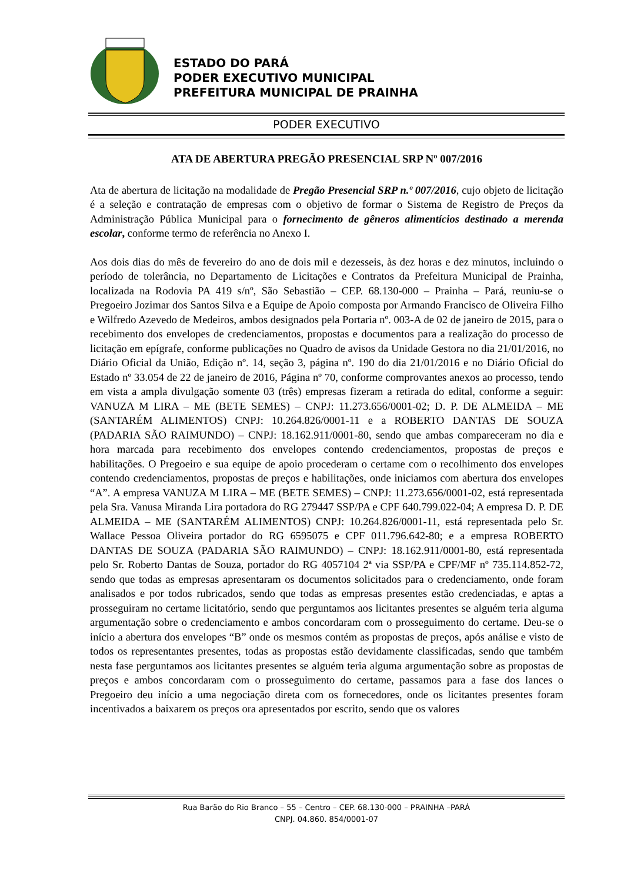ESTADO DO PARÁ
PODER EXECUTIVO MUNICIPAL
PREFEITURA MUNICIPAL DE PRAINHA
PODER EXECUTIVO
ATA DE ABERTURA PREGÃO PRESENCIAL SRP Nº 007/2016
Ata de abertura de licitação na modalidade de Pregão Presencial SRP n.º 007/2016, cujo objeto de licitação é a seleção e contratação de empresas com o objetivo de formar o Sistema de Registro de Preços da Administração Pública Municipal para o fornecimento de gêneros alimentícios destinado a merenda escolar, conforme termo de referência no Anexo I.
Aos dois dias do mês de fevereiro do ano de dois mil e dezesseis, às dez horas e dez minutos, incluindo o período de tolerância, no Departamento de Licitações e Contratos da Prefeitura Municipal de Prainha, localizada na Rodovia PA 419 s/nº, São Sebastião – CEP. 68.130-000 – Prainha – Pará, reuniu-se o Pregoeiro Jozimar dos Santos Silva e a Equipe de Apoio composta por Armando Francisco de Oliveira Filho e Wilfredo Azevedo de Medeiros, ambos designados pela Portaria nº. 003-A de 02 de janeiro de 2015, para o recebimento dos envelopes de credenciamentos, propostas e documentos para a realização do processo de licitação em epígrafe, conforme publicações no Quadro de avisos da Unidade Gestora no dia 21/01/2016, no Diário Oficial da União, Edição nº. 14, seção 3, página nº. 190 do dia 21/01/2016 e no Diário Oficial do Estado nº 33.054 de 22 de janeiro de 2016, Página nº 70, conforme comprovantes anexos ao processo, tendo em vista a ampla divulgação somente 03 (três) empresas fizeram a retirada do edital, conforme a seguir: VANUZA M LIRA – ME (BETE SEMES) – CNPJ: 11.273.656/0001-02; D. P. DE ALMEIDA – ME (SANTARÉM ALIMENTOS) CNPJ: 10.264.826/0001-11 e a ROBERTO DANTAS DE SOUZA (PADARIA SÃO RAIMUNDO) – CNPJ: 18.162.911/0001-80, sendo que ambas compareceram no dia e hora marcada para recebimento dos envelopes contendo credenciamentos, propostas de preços e habilitações. O Pregoeiro e sua equipe de apoio procederam o certame com o recolhimento dos envelopes contendo credenciamentos, propostas de preços e habilitações, onde iniciamos com abertura dos envelopes “A”. A empresa VANUZA M LIRA – ME (BETE SEMES) – CNPJ: 11.273.656/0001-02, está representada pela Sra. Vanusa Miranda Lira portadora do RG 279447 SSP/PA e CPF 640.799.022-04; A empresa D. P. DE ALMEIDA – ME (SANTARÉM ALIMENTOS) CNPJ: 10.264.826/0001-11, está representada pelo Sr. Wallace Pessoa Oliveira portador do RG 6595075 e CPF 011.796.642-80; e a empresa ROBERTO DANTAS DE SOUZA (PADARIA SÃO RAIMUNDO) – CNPJ: 18.162.911/0001-80, está representada pelo Sr. Roberto Dantas de Souza, portador do RG 4057104 2ª via SSP/PA e CPF/MF nº 735.114.852-72, sendo que todas as empresas apresentaram os documentos solicitados para o credenciamento, onde foram analisados e por todos rubricados, sendo que todas as empresas presentes estão credenciadas, e aptas a prosseguiram no certame licitatório, sendo que perguntamos aos licitantes presentes se alguém teria alguma argumentação sobre o credenciamento e ambos concordaram com o prosseguimento do certame. Deu-se o início a abertura dos envelopes “B” onde os mesmos contém as propostas de preços, após análise e visto de todos os representantes presentes, todas as propostas estão devidamente classificadas, sendo que também nesta fase perguntamos aos licitantes presentes se alguém teria alguma argumentação sobre as propostas de preços e ambos concordaram com o prosseguimento do certame, passamos para a fase dos lances o Pregoeiro deu início a uma negociação direta com os fornecedores, onde os licitantes presentes foram incentivados a baixarem os preços ora apresentados por escrito, sendo que os valores
Rua Barão do Rio Branco – 55 – Centro – CEP. 68.130-000 – PRAINHA –PARÁ
CNPJ. 04.860. 854/0001-07